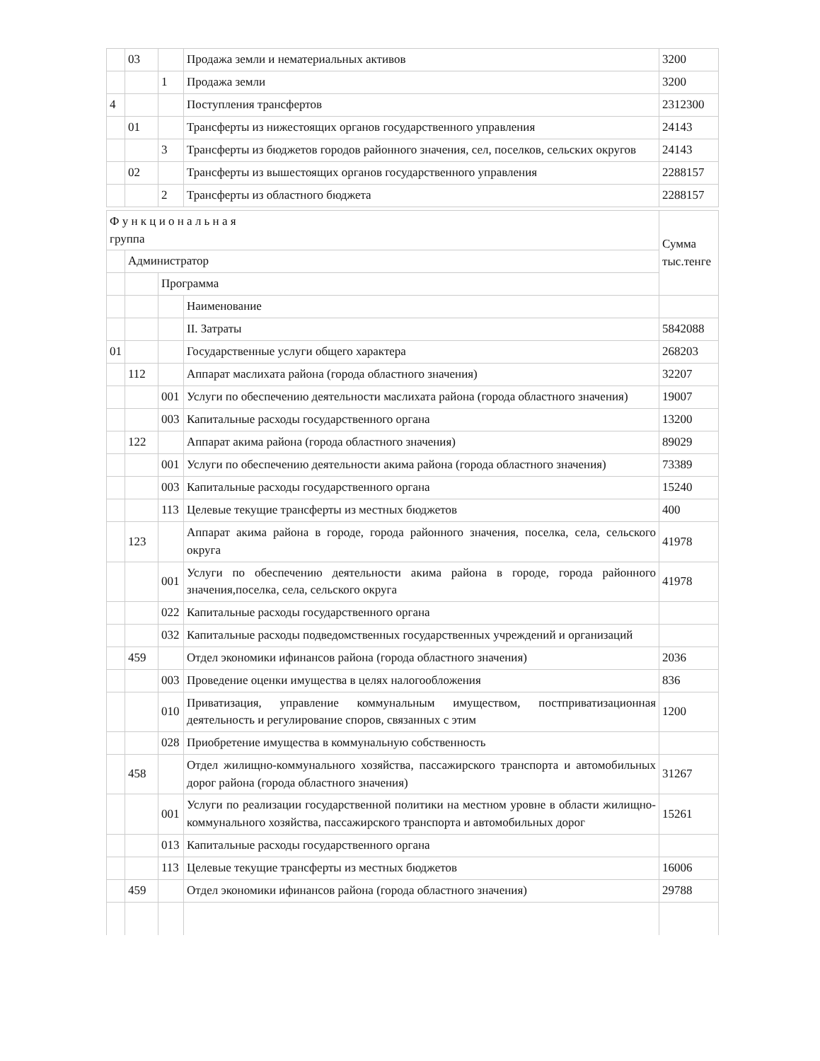| | 03 | | Продажа земли и нематериальных активов | 3200 |
| | | 1 | Продажа земли | 3200 |
| 4 | | | Поступления трансфертов | 2312300 |
| | 01 | | Трансферты из нижестоящих органов государственного управления | 24143 |
| | | 3 | Трансферты из бюджетов городов районного значения, сел, поселков, сельских округов | 24143 |
| | 02 | | Трансферты из вышестоящих органов государственного управления | 2288157 |
| | | 2 | Трансферты из областного бюджета | 2288157 |
| Ф у н к ц и о н а л ь н а я группа | | | | Сумма тыс.тенге |
| | Администратор | | | |
| | | Программа | | |
| | | | Наименование | |
| | | | II. Затраты | 5842088 |
| 01 | | | Государственные услуги общего характера | 268203 |
| | 112 | | Аппарат маслихата района (города областного значения) | 32207 |
| | | 001 | Услуги по обеспечению деятельности маслихата района (города областного значения) | 19007 |
| | | 003 | Капитальные расходы государственного органа | 13200 |
| | 122 | | Аппарат акима района (города областного значения) | 89029 |
| | | 001 | Услуги по обеспечению деятельности акима района (города областного значения) | 73389 |
| | | 003 | Капитальные расходы государственного органа | 15240 |
| | | 113 | Целевые текущие трансферты из местных бюджетов | 400 |
| | 123 | | Аппарат акима района в городе, города районного значения, поселка, села, сельского округа | 41978 |
| | | 001 | Услуги по обеспечению деятельности акима района в городе, города районного значения,поселка, села, сельского округа | 41978 |
| | | 022 | Капитальные расходы государственного органа | |
| | | 032 | Капитальные расходы подведомственных государственных учреждений и организаций | |
| | 459 | | Отдел экономики ифинансов района (города областного значения) | 2036 |
| | | 003 | Проведение оценки имущества в целях налогообложения | 836 |
| | | 010 | Приватизация, управление коммунальным имуществом, постприватизационная деятельность и регулирование споров, связанных с этим | 1200 |
| | | 028 | Приобретение имущества в коммунальную собственность | |
| | 458 | | Отдел жилищно-коммунального хозяйства, пассажирского транспорта и автомобильных дорог района (города областного значения) | 31267 |
| | | 001 | Услуги по реализации государственной политики на местном уровне в области жилищно-коммунального хозяйства, пассажирского транспорта и автомобильных дорог | 15261 |
| | | 013 | Капитальные расходы государственного органа | |
| | | 113 | Целевые текущие трансферты из местных бюджетов | 16006 |
| | 459 | | Отдел экономики ифинансов района (города областного значения) | 29788 |